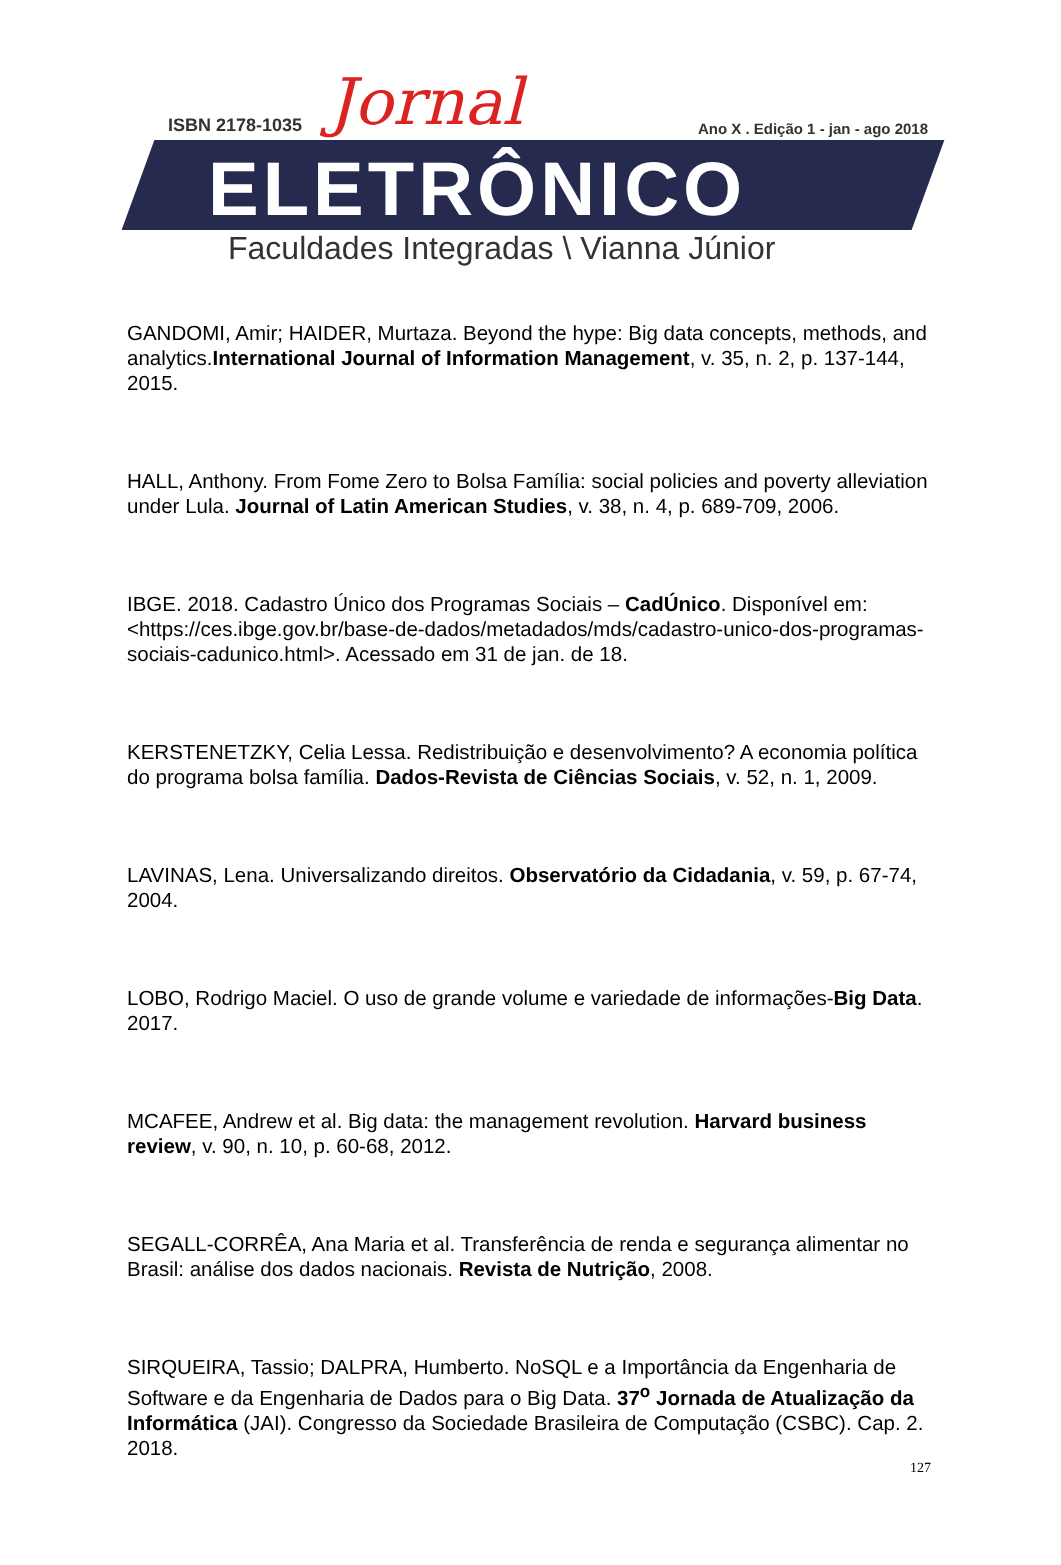ISBN 2178-1035 Jornal
Ano X . Edição 1 - jan - ago 2018
ELETRÔNICO
Faculdades Integradas \ Vianna Júnior
GANDOMI, Amir; HAIDER, Murtaza. Beyond the hype: Big data concepts, methods, and analytics.International Journal of Information Management, v. 35, n. 2, p. 137-144, 2015.
HALL, Anthony. From Fome Zero to Bolsa Família: social policies and poverty alleviation under Lula. Journal of Latin American Studies, v. 38, n. 4, p. 689-709, 2006.
IBGE. 2018. Cadastro Único dos Programas Sociais – CadÚnico. Disponível em: <https://ces.ibge.gov.br/base-de-dados/metadados/mds/cadastro-unico-dos-programas-sociais-cadunico.html>. Acessado em 31 de jan. de 18.
KERSTENETZKY, Celia Lessa. Redistribuição e desenvolvimento? A economia política do programa bolsa família. Dados-Revista de Ciências Sociais, v. 52, n. 1, 2009.
LAVINAS, Lena. Universalizando direitos. Observatório da Cidadania, v. 59, p. 67-74, 2004.
LOBO, Rodrigo Maciel. O uso de grande volume e variedade de informações-Big Data. 2017.
MCAFEE, Andrew et al. Big data: the management revolution. Harvard business review, v. 90, n. 10, p. 60-68, 2012.
SEGALL-CORRÊA, Ana Maria et al. Transferência de renda e segurança alimentar no Brasil: análise dos dados nacionais. Revista de Nutrição, 2008.
SIRQUEIRA, Tassio; DALPRA, Humberto. NoSQL e a Importância da Engenharia de Software e da Engenharia de Dados para o Big Data. 37<sup>o</sup> Jornada de Atualização da Informática (JAI). Congresso da Sociedade Brasileira de Computação (CSBC). Cap. 2. 2018.
127